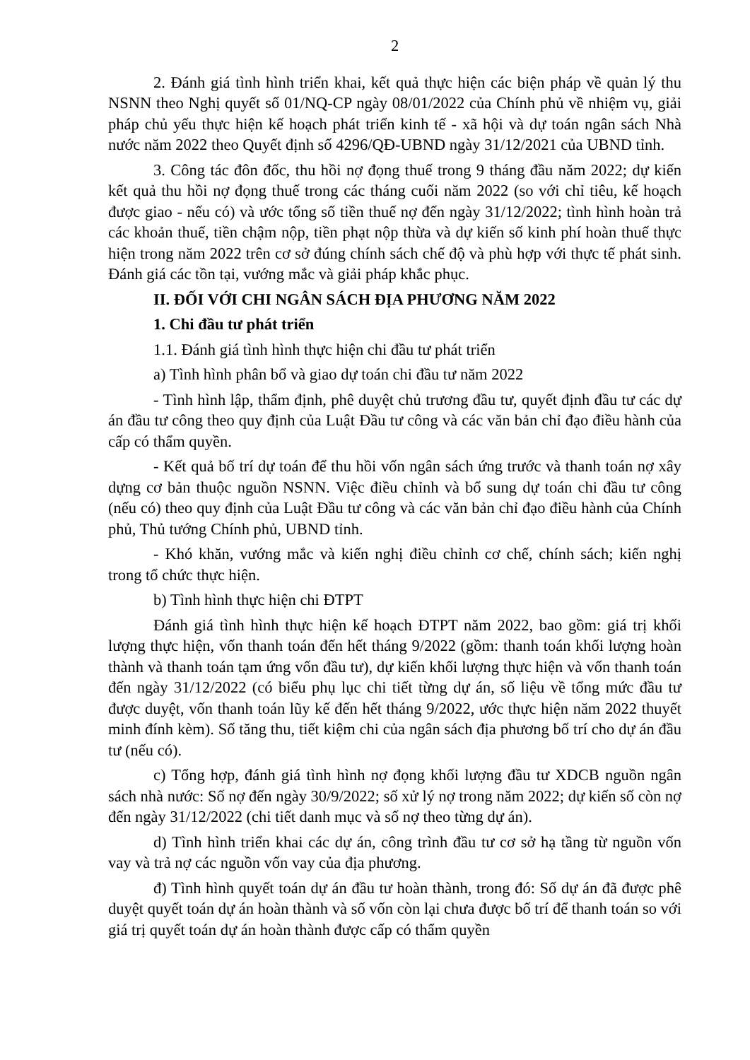2
2. Đánh giá tình hình triển khai, kết quả thực hiện các biện pháp về quản lý thu NSNN theo Nghị quyết số 01/NQ-CP ngày 08/01/2022 của Chính phủ về nhiệm vụ, giải pháp chủ yếu thực hiện kế hoạch phát triển kinh tế - xã hội và dự toán ngân sách Nhà nước năm 2022 theo Quyết định số 4296/QĐ-UBND ngày 31/12/2021 của UBND tỉnh.
3. Công tác đôn đốc, thu hồi nợ đọng thuế trong 9 tháng đầu năm 2022; dự kiến kết quả thu hồi nợ đọng thuế trong các tháng cuối năm 2022 (so với chỉ tiêu, kế hoạch được giao - nếu có) và ước tổng số tiền thuế nợ đến ngày 31/12/2022; tình hình hoàn trả các khoản thuế, tiền chậm nộp, tiền phạt nộp thừa và dự kiến số kinh phí hoàn thuế thực hiện trong năm 2022 trên cơ sở đúng chính sách chế độ và phù hợp với thực tế phát sinh. Đánh giá các tồn tại, vướng mắc và giải pháp khắc phục.
II. ĐỐI VỚI CHI NGÂN SÁCH ĐỊA PHƯƠNG NĂM 2022
1. Chi đầu tư phát triển
1.1. Đánh giá tình hình thực hiện chi đầu tư phát triển
a) Tình hình phân bổ và giao dự toán chi đầu tư năm 2022
- Tình hình lập, thẩm định, phê duyệt chủ trương đầu tư, quyết định đầu tư các dự án đầu tư công theo quy định của Luật Đầu tư công và các văn bản chỉ đạo điều hành của cấp có thẩm quyền.
- Kết quả bố trí dự toán để thu hồi vốn ngân sách ứng trước và thanh toán nợ xây dựng cơ bản thuộc nguồn NSNN. Việc điều chỉnh và bổ sung dự toán chi đầu tư công (nếu có) theo quy định của Luật Đầu tư công và các văn bản chỉ đạo điều hành của Chính phủ, Thủ tướng Chính phủ, UBND tỉnh.
- Khó khăn, vướng mắc và kiến nghị điều chỉnh cơ chế, chính sách; kiến nghị trong tổ chức thực hiện.
b) Tình hình thực hiện chi ĐTPT
Đánh giá tình hình thực hiện kế hoạch ĐTPT năm 2022, bao gồm: giá trị khối lượng thực hiện, vốn thanh toán đến hết tháng 9/2022 (gồm: thanh toán khối lượng hoàn thành và thanh toán tạm ứng vốn đầu tư), dự kiến khối lượng thực hiện và vốn thanh toán đến ngày 31/12/2022 (có biểu phụ lục chi tiết từng dự án, số liệu về tổng mức đầu tư được duyệt, vốn thanh toán lũy kế đến hết tháng 9/2022, ước thực hiện năm 2022 thuyết minh đính kèm). Số tăng thu, tiết kiệm chi của ngân sách địa phương bố trí cho dự án đầu tư (nếu có).
c) Tổng hợp, đánh giá tình hình nợ đọng khối lượng đầu tư XDCB nguồn ngân sách nhà nước: Số nợ đến ngày 30/9/2022; số xử lý nợ trong năm 2022; dự kiến số còn nợ đến ngày 31/12/2022 (chi tiết danh mục và số nợ theo từng dự án).
d) Tình hình triển khai các dự án, công trình đầu tư cơ sở hạ tầng từ nguồn vốn vay và trả nợ các nguồn vốn vay của địa phương.
đ) Tình hình quyết toán dự án đầu tư hoàn thành, trong đó: Số dự án đã được phê duyệt quyết toán dự án hoàn thành và số vốn còn lại chưa được bố trí để thanh toán so với giá trị quyết toán dự án hoàn thành được cấp có thẩm quyền